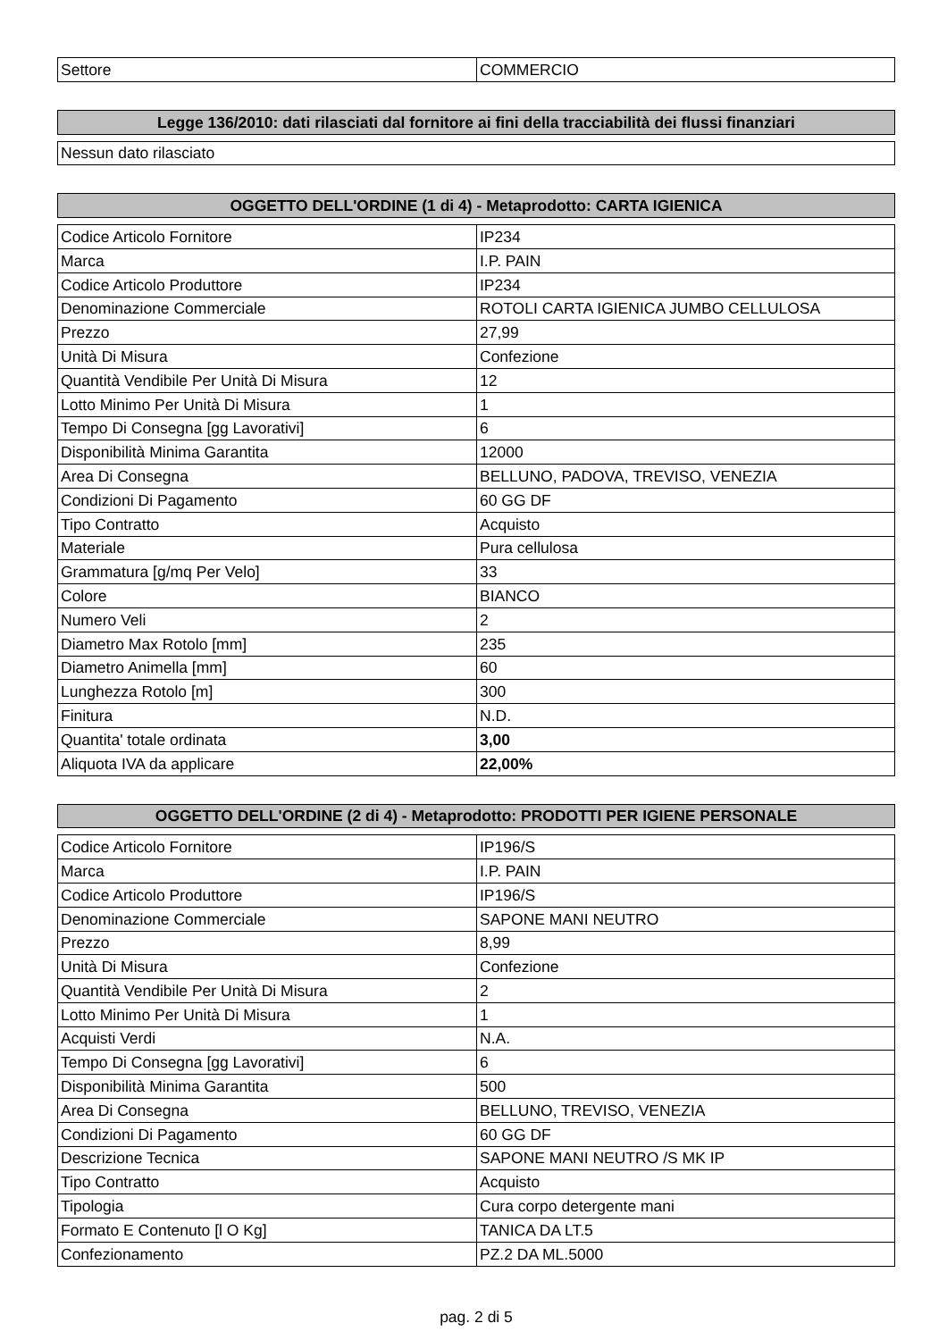| Settore | COMMERCIO |
| Legge 136/2010: dati rilasciati dal fornitore ai fini della tracciabilità dei flussi finanziari |
| --- |
| Nessun dato rilasciato |
| OGGETTO DELL'ORDINE (1 di 4) - Metaprodotto: CARTA IGIENICA |
| --- |
| Codice Articolo Fornitore | IP234 |
| Marca | I.P. PAIN |
| Codice Articolo Produttore | IP234 |
| Denominazione Commerciale | ROTOLI CARTA IGIENICA JUMBO CELLULOSA |
| Prezzo | 27,99 |
| Unità Di Misura | Confezione |
| Quantità Vendibile Per Unità Di Misura | 12 |
| Lotto Minimo Per Unità Di Misura | 1 |
| Tempo Di Consegna [gg Lavorativi] | 6 |
| Disponibilità Minima Garantita | 12000 |
| Area Di Consegna | BELLUNO, PADOVA, TREVISO, VENEZIA |
| Condizioni Di Pagamento | 60 GG DF |
| Tipo Contratto | Acquisto |
| Materiale | Pura cellulosa |
| Grammatura [g/mq Per Velo] | 33 |
| Colore | BIANCO |
| Numero Veli | 2 |
| Diametro Max Rotolo [mm] | 235 |
| Diametro Animella [mm] | 60 |
| Lunghezza Rotolo [m] | 300 |
| Finitura | N.D. |
| Quantita' totale ordinata | 3,00 |
| Aliquota IVA da applicare | 22,00% |
| OGGETTO DELL'ORDINE (2 di 4) - Metaprodotto: PRODOTTI PER IGIENE PERSONALE |
| --- |
| Codice Articolo Fornitore | IP196/S |
| Marca | I.P. PAIN |
| Codice Articolo Produttore | IP196/S |
| Denominazione Commerciale | SAPONE MANI NEUTRO |
| Prezzo | 8,99 |
| Unità Di Misura | Confezione |
| Quantità Vendibile Per Unità Di Misura | 2 |
| Lotto Minimo Per Unità Di Misura | 1 |
| Acquisti Verdi | N.A. |
| Tempo Di Consegna [gg Lavorativi] | 6 |
| Disponibilità Minima Garantita | 500 |
| Area Di Consegna | BELLUNO, TREVISO, VENEZIA |
| Condizioni Di Pagamento | 60 GG DF |
| Descrizione Tecnica | SAPONE MANI NEUTRO /S MK IP |
| Tipo Contratto | Acquisto |
| Tipologia | Cura corpo detergente mani |
| Formato E Contenuto [l O Kg] | TANICA DA LT.5 |
| Confezionamento | PZ.2 DA ML.5000 |
pag. 2 di 5